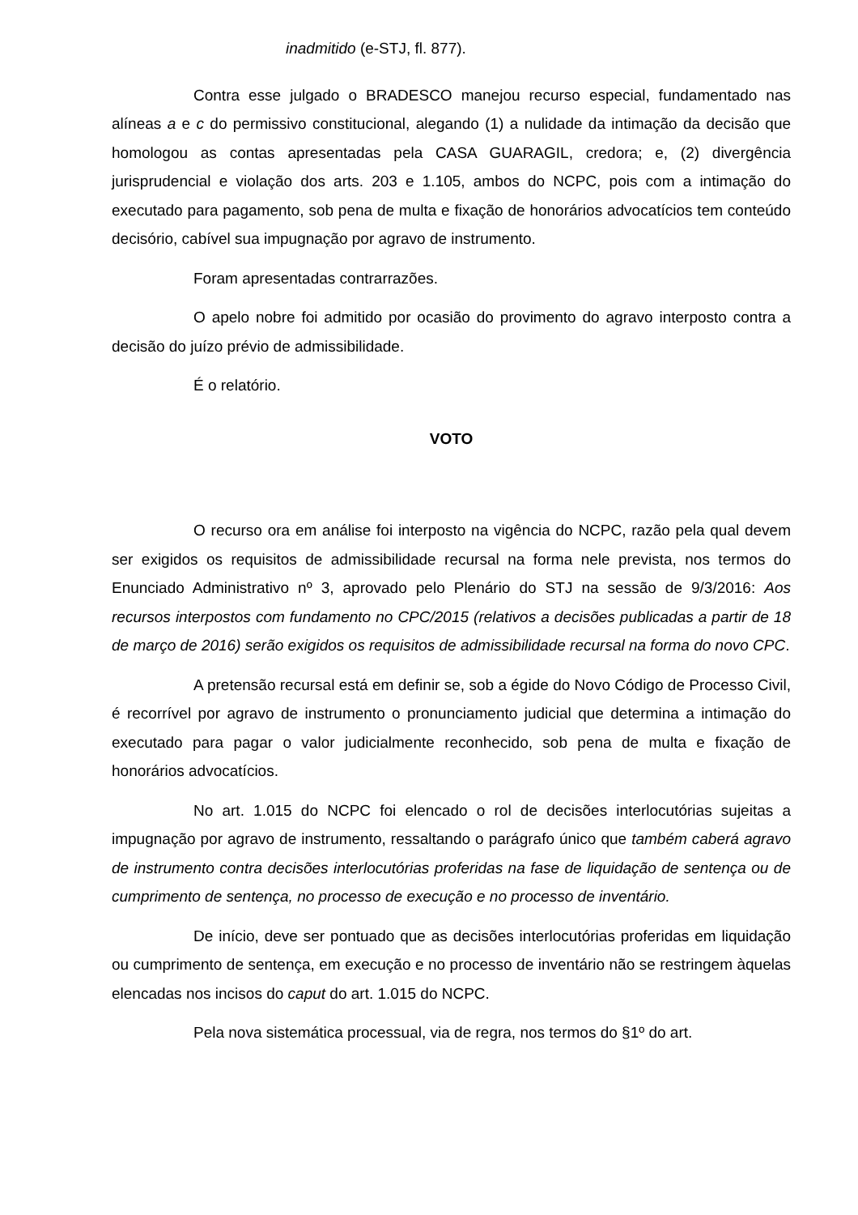inadmitido (e-STJ, fl. 877).
Contra esse julgado o BRADESCO manejou recurso especial, fundamentado nas alíneas a e c do permissivo constitucional, alegando (1) a nulidade da intimação da decisão que homologou as contas apresentadas pela CASA GUARAGIL, credora; e, (2) divergência jurisprudencial e violação dos arts. 203 e 1.105, ambos do NCPC, pois com a intimação do executado para pagamento, sob pena de multa e fixação de honorários advocatícios tem conteúdo decisório, cabível sua impugnação por agravo de instrumento.
Foram apresentadas contrarrazões.
O apelo nobre foi admitido por ocasião do provimento do agravo interposto contra a decisão do juízo prévio de admissibilidade.
É o relatório.
VOTO
O recurso ora em análise foi interposto na vigência do NCPC, razão pela qual devem ser exigidos os requisitos de admissibilidade recursal na forma nele prevista, nos termos do Enunciado Administrativo nº 3, aprovado pelo Plenário do STJ na sessão de 9/3/2016: Aos recursos interpostos com fundamento no CPC/2015 (relativos a decisões publicadas a partir de 18 de março de 2016) serão exigidos os requisitos de admissibilidade recursal na forma do novo CPC.
A pretensão recursal está em definir se, sob a égide do Novo Código de Processo Civil, é recorrível por agravo de instrumento o pronunciamento judicial que determina a intimação do executado para pagar o valor judicialmente reconhecido, sob pena de multa e fixação de honorários advocatícios.
No art. 1.015 do NCPC foi elencado o rol de decisões interlocutórias sujeitas a impugnação por agravo de instrumento, ressaltando o parágrafo único que também caberá agravo de instrumento contra decisões interlocutórias proferidas na fase de liquidação de sentença ou de cumprimento de sentença, no processo de execução e no processo de inventário.
De início, deve ser pontuado que as decisões interlocutórias proferidas em liquidação ou cumprimento de sentença, em execução e no processo de inventário não se restringem àquelas elencadas nos incisos do caput do art. 1.015 do NCPC.
Pela nova sistemática processual, via de regra, nos termos do §1º do art.